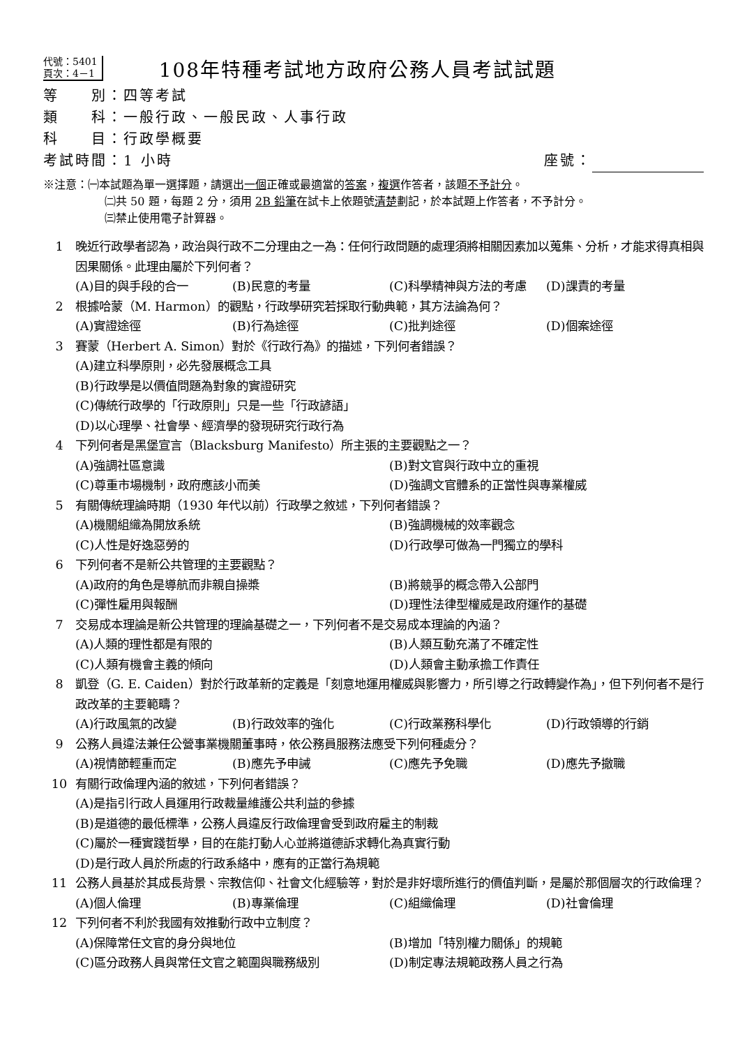代號：5401
頁次：4－1
108年特種考試地方政府公務人員考試試題
等　　別：四等考試
類　　科：一般行政、一般民政、人事行政
科　　目：行政學概要
考試時間：1 小時 座號：
※注意：㈠本試題為單一選擇題，請選出一個正確或最適當的答案，複選作答者，該題不予計分。
㈡共 50 題，每題 2 分，須用 2B 鉛筆在試卡上依題號清楚劃記，於本試題上作答者，不予計分。
㈢禁止使用電子計算器。
1 晚近行政學者認為，政治與行政不二分理由之一為：任何行政問題的處理須將相關因素加以蒐集、分析，才能求得真相與因果關係。此理由屬於下列何者？
(A)目的與手段的合一 (B)民意的考量 (C)科學精神與方法的考慮 (D)課責的考量
2 根據哈蒙（M. Harmon）的觀點，行政學研究若採取行動典範，其方法論為何？
(A)實證途徑 (B)行為途徑 (C)批判途徑 (D)個案途徑
3 賽蒙（Herbert A. Simon）對於《行政行為》的描述，下列何者錯誤？
(A)建立科學原則，必先發展概念工具
(B)行政學是以價值問題為對象的實證研究
(C)傳統行政學的「行政原則」只是一些「行政諺語」
(D)以心理學、社會學、經濟學的發現研究行政行為
4 下列何者是黑堡宣言（Blacksburg Manifesto）所主張的主要觀點之一？
(A)強調社區意識 (B)對文官與行政中立的重視 (C)尊重市場機制，政府應該小而美 (D)強調文官體系的正當性與專業權威
5 有關傳統理論時期（1930 年代以前）行政學之敘述，下列何者錯誤？
(A)機關組織為開放系統 (B)強調機械的效率觀念 (C)人性是好逸惡勞的 (D)行政學可做為一門獨立的學科
6 下列何者不是新公共管理的主要觀點？
(A)政府的角色是導航而非親自操槳 (B)將競爭的概念帶入公部門 (C)彈性雇用與報酬 (D)理性法律型權威是政府運作的基礎
7 交易成本理論是新公共管理的理論基礎之一，下列何者不是交易成本理論的內涵？
(A)人類的理性都是有限的 (B)人類互動充滿了不確定性 (C)人類有機會主義的傾向 (D)人類會主動承擔工作責任
8 凱登（G. E. Caiden）對於行政革新的定義是「刻意地運用權威與影響力，所引導之行政轉變作為」，但下列何者不是行政改革的主要範疇？
(A)行政風氣的改變 (B)行政效率的強化 (C)行政業務科學化 (D)行政領導的行銷
9 公務人員違法兼任公營事業機關董事時，依公務員服務法應受下列何種處分？
(A)視情節輕重而定 (B)應先予申誡 (C)應先予免職 (D)應先予撤職
10 有關行政倫理內涵的敘述，下列何者錯誤？
(A)是指引行政人員運用行政裁量維護公共利益的參據
(B)是道德的最低標準，公務人員違反行政倫理會受到政府雇主的制裁
(C)屬於一種實踐哲學，目的在能打動人心並將道德訴求轉化為真實行動
(D)是行政人員於所處的行政系絡中，應有的正當行為規範
11 公務人員基於其成長背景、宗教信仰、社會文化經驗等，對於是非好壞所進行的價值判斷，是屬於那個層次的行政倫理？
(A)個人倫理 (B)專業倫理 (C)組織倫理 (D)社會倫理
12 下列何者不利於我國有效推動行政中立制度？
(A)保障常任文官的身分與地位 (B)增加「特別權力關係」的規範 (C)區分政務人員與常任文官之範圍與職務級別 (D)制定專法規範政務人員之行為